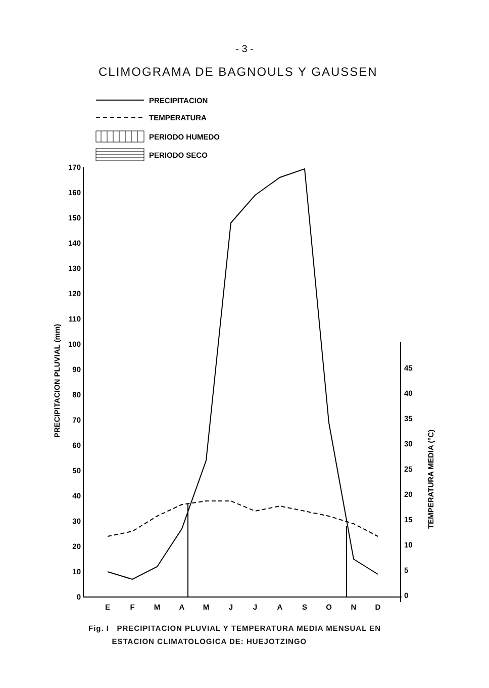- 3 -
CLIMOGRAMA DE BAGNOULS Y GAUSSEN
PRECIPITACION
TEMPERATURA
PERIODO HUMEDO
PERIODO SECO
170
160
150
140
130
120
110
100
90
80
70
60
50
40
30
20
10
0
45
40
35
30
25
20
15
10
5
0
PRECIPITACION PLUVIAL (mm)
TEMPERATURA MEDIA (°C)
E
F
M
A
M
J
J
A
S
O
N
D
Fig. I PRECIPITACION PLUVIAL Y TEMPERATURA MEDIA MENSUAL EN
ESTACION CLIMATOLOGICA DE: HUEJOTZINGO